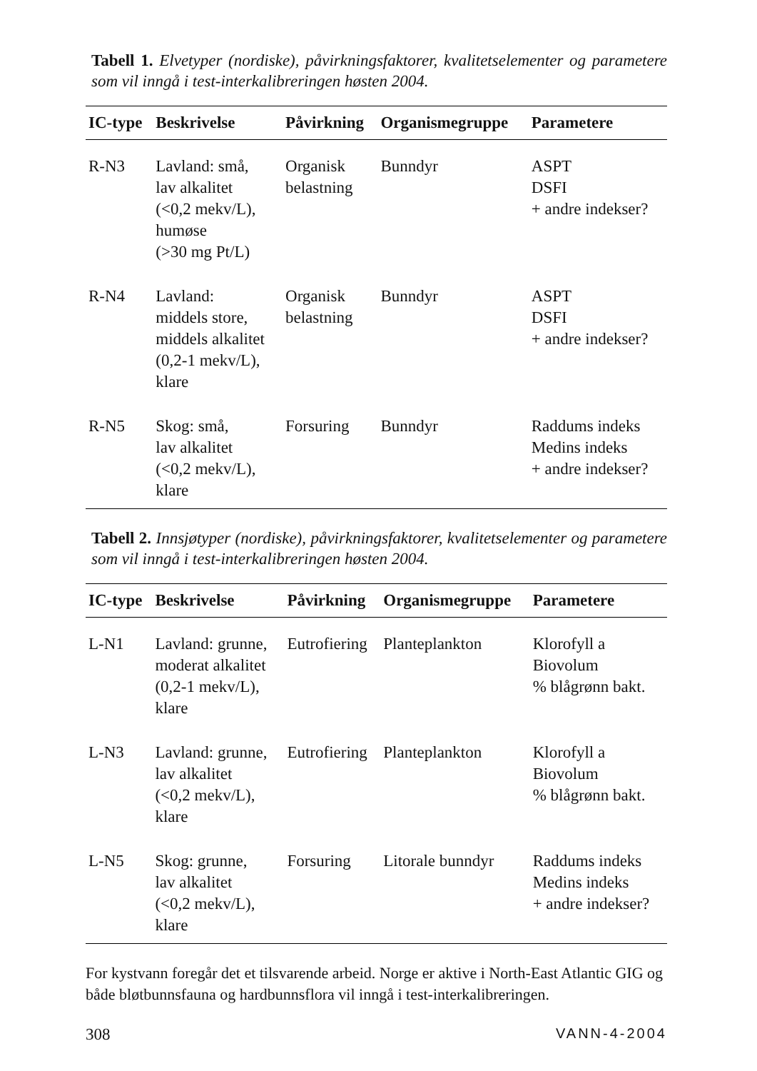Tabell 1. Elvetyper (nordiske), påvirkningsfaktorer, kvalitetselementer og parametere som vil inngå i test-interkalibreringen høsten 2004.
| IC-type | Beskrivelse | Påvirkning | Organismegruppe | Parametere |
| --- | --- | --- | --- | --- |
| R-N3 | Lavland: små, lav alkalitet (<0,2 mekv/L), humøse (>30 mg Pt/L) | Organisk belastning | Bunndyr | ASPT DSFI + andre indekser? |
| R-N4 | Lavland: middels store, middels alkalitet (0,2-1 mekv/L), klare | Organisk belastning | Bunndyr | ASPT DSFI + andre indekser? |
| R-N5 | Skog: små, lav alkalitet (<0,2 mekv/L), klare | Forsuring | Bunndyr | Raddums indeks Medins indeks + andre indekser? |
Tabell 2. Innsjøtyper (nordiske), påvirkningsfaktorer, kvalitetselementer og parametere som vil inngå i test-interkalibreringen høsten 2004.
| IC-type | Beskrivelse | Påvirkning | Organismegruppe | Parametere |
| --- | --- | --- | --- | --- |
| L-N1 | Lavland: grunne, moderat alkalitet (0,2-1 mekv/L), klare | Eutrofiering | Planteplankton | Klorofyll a Biovolum % blågrønn bakt. |
| L-N3 | Lavland: grunne, lav alkalitet (<0,2 mekv/L), klare | Eutrofiering | Planteplankton | Klorofyll a Biovolum % blågrønn bakt. |
| L-N5 | Skog: grunne, lav alkalitet (<0,2 mekv/L), klare | Forsuring | Litorale bunndyr | Raddums indeks Medins indeks + andre indekser? |
For kystvann foregår det et tilsvarende arbeid. Norge er aktive i North-East Atlantic GIG og både bløtbunnsfauna og hardbunnsflora vil inngå i test-interkalibreringen.
308 VANN-4-2004